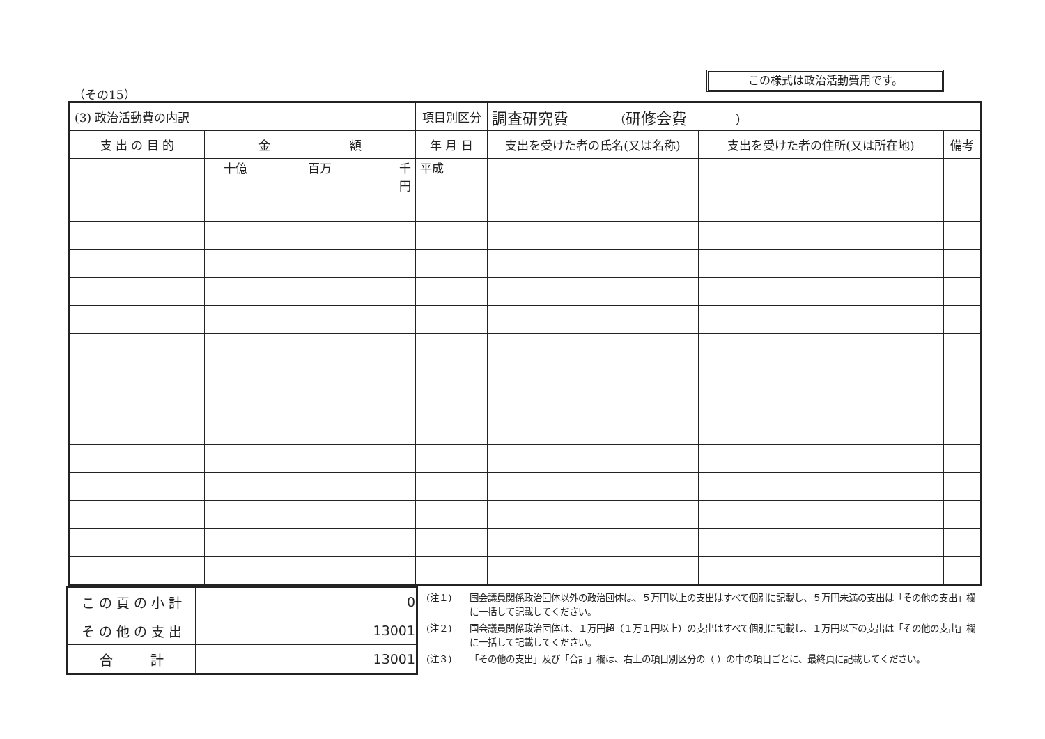（その15）
この様式は政治活動費用です。
| (3) 政治活動費の内訳 | | 項目別区分 | 調査研究費 （ 研修会費 ） | | |
| --- | --- | --- | --- | --- | --- |
| 支 出 の 目 的 | 金 額 | 年 月 日 | 支出を受けた者の氏名(又は名称) | 支出を受けた者の住所(又は所在地) | 備考 |
| | 十億 百万 千 円 | 平成 | | | |
| こ の 頁 の 小 計 | 0 |
| そ の 他 の 支 出 | 13001 |
| 合 計 | 13001 |
(注１) 国会議員関係政治団体以外の政治団体は、５万円以上の支出はすべて個別に記載し、５万円未満の支出は「その他の支出」欄に一括して記載してください。
(注２) 国会議員関係政治団体は、１万円超（１万１円以上）の支出はすべて個別に記載し、１万円以下の支出は「その他の支出」欄に一括して記載してください。
(注３) 「その他の支出」及び「合計」欄は、右上の項目別区分の（ ）の中の項目ごとに、最終頁に記載してください。